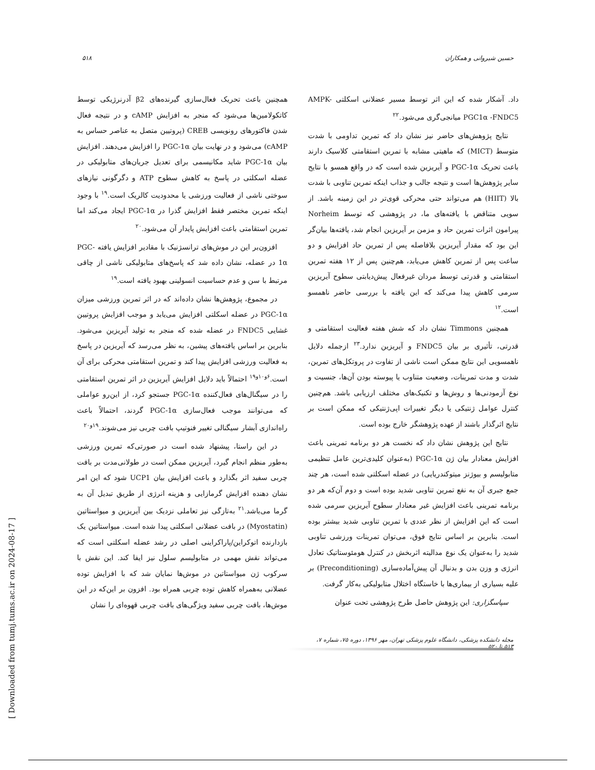۵۱۸ حسین شیروانی و همکاران
همچنین باعث تحریک فعال‌سازی گیرنده‌های β2 آدرنرژیکی توسط کاتکولامین‌ها می‌شود که منجر به افزایش cAMP و در نتیجه فعال شدن فاکتورهای رونویسی CREB (پروتیین متصل به عناصر حساس به cAMP) می‌شود و در نهایت بیان PGC-1α را افزایش می‌دهند. افزایش بیان PGC-1α شاید مکانیسمی برای تعدیل جریان‌های متابولیکی در عضله اسکلتی در پاسخ به کاهش سطوح ATP و دگرگونی نیازهای سوختی ناشی از فعالیت ورزشی یا محدودیت کالریک است.<sup>۱۹</sup> با وجود اینکه تمرین مختصر فقط افزایش گذرا در PGC-1α ایجاد می‌کند اما تمرین استقامتی باعث افزایش پایدار آن می‌شود.<sup>۲۰</sup>
افزون‌بر این در موش‌های ترانسژنیک با مقادیر افزایش یافته PGC-1α در عضله، نشان داده شد که پاسخ‌های متابولیکی ناشی از چاقی مرتبط با سن و عدم حساسیت انسولینی بهبود یافته است.<sup>۱۹</sup>
در مجموع، پژوهش‌ها نشان داده‌اند که در اثر تمرین ورزشی میزان PGC-1α در عضله اسکلتی افزایش می‌یابد و موجب افزایش پروتیین غشایی FNDC5 در عضله شده که منجر به تولید آیریزین می‌شود. بنابرین بر اساس یافته‌های پیشین، به نظر می‌رسد که آیریزین در پاسخ به فعالیت ورزشی افزایش پیدا کند و تمرین استقامتی محرکی برای آن است.<sup>۶و۱۰و۱۹</sup> احتمالاً باید دلایل افزایش آیریزین در اثر تمرین استقامتی را در سیگنال‌های فعال‌کننده PGC-1α جستجو کرد، از این‌رو عواملی که می‌توانند موجب فعال‌سازی PGC-1α گردند، احتمالاً باعث راه‌اندازی آبشار سیگنالی تغییر فنوتیپ بافت چربی نیز می‌شوند.<sup>۱۹و۲۰</sup>
در این راستا، پیشنهاد شده است در صورتی‌که تمرین ورزشی به‌طور منظم انجام گیرد، آیریزین ممکن است در طولانی‌مدت بر بافت چربی سفید اثر بگذارد و باعث افزایش بیان UCP1 شود که این امر نشان دهنده افزایش گرمازایی و هزینه انرژی از طریق تبدیل آن به گرما می‌باشد.<sup>۲۱</sup> به‌تازگی نیز تعاملی نزدیک بین آیریزین و میواستاتین (Myostatin) در بافت عضلانی اسکلتی پیدا شده است. میواستاتین یک بازدارنده اتوکراین/پاراکراینی اصلی در رشد عضله اسکلتی است که می‌تواند نقش مهمی در متابولیسم سلول نیز ایفا کند. این نقش با سرکوب ژن میواستاتین در موش‌ها نمایان شد که با افزایش توده عضلانی به‌همراه کاهش توده چربی همراه بود. افزون بر این‌که در این موش‌ها، بافت چربی سفید ویژگی‌های بافت چربی قهوه‌ای را نشان
داد. آشکار شده که این اثر توسط مسیر عضلانی اسکلتی AMPK- PGC1α -FNDC5 میانجی‌گری می‌شود.<sup>۲۲</sup>
نتایج پژوهش‌های حاضر نیز نشان داد که تمرین تداومی با شدت متوسط (MICT) که ماهیتی مشابه با تمرین استقامتی کلاسیک دارند باعث تحریک PGC-1α و آیریزین شده است که در واقع همسو با نتایج سایر پژوهش‌ها است و نتیجه جالب و جذاب اینکه تمرین تناوبی با شدت بالا (HIIT) هم می‌تواند حتی محرکی قوی‌تر در این زمینه باشد. از سویی متناقض با یافته‌های ما، در پژوهشی که توسط Norheim پیرامون اثرات تمرین حاد و مزمن بر آیریزین انجام شد، یافته‌ها بیان‌گر این بود که مقدار آیریزین بلافاصله پس از تمرین حاد افزایش و دو ساعت پس از تمرین کاهش می‌یابد، هم‌چنین پس از ۱۲ هفته تمرین استقامتی و قدرتی توسط مردان غیرفعال پیش‌دیابتی سطوح آیریزین سرمی کاهش پیدا می‌کند که این یافته با بررسی حاضر ناهمسو است.<sup>۱۲</sup>
همچنین Timmons نشان داد که شش هفته فعالیت استقامتی و قدرتی، تأثیری بر بیان FNDC5 و آیریزین ندارد.<sup>۲۳</sup> ازجمله دلایل ناهمسویی این نتایج ممکن است ناشی از تفاوت در پروتکل‌های تمرین، شدت و مدت تمرینات، وضعیت متناوب یا پیوسته بودن آن‌ها، جنسیت و نوع آزمودنی‌ها و روش‌ها و تکنیک‌های مختلف ارزیابی باشد. هم‌چنین کنترل عوامل ژنتیکی یا دیگر تغییرات اپی‌ژنتیکی که ممکن است بر نتایج اثرگذار باشند از عهده پژوهشگر خارج بوده است.
نتایج این پژوهش نشان داد که نخست هر دو برنامه تمرینی باعث افزایش معنادار بیان ژن PGC-1α (به‌عنوان کلیدی‌ترین عامل تنظیمی متابولیسم و بیوژنز میتوکندریایی) در عضله اسکلتی شده است، هر چند جمع جبری آن به نفع تمرین تناوبی شدید بوده است و دوم آن‌که هر دو برنامه تمرینی باعث افزایش غیر معنادار سطوح آیریزین سرمی شده است که این افزایش از نظر عددی با تمرین تناوبی شدید بیشتر بوده است. بنابرین بر اساس نتایج فوق، می‌توان تمرینات ورزشی تناوبی شدید را به‌عنوان یک نوع مدالیته اثربخش در کنترل هومئوستاتیک تعادل انرژی و وزن بدن و بدنبال آن پیش‌آماده‌سازی (Preconditioning) بر علیه بسیاری از بیماری‌ها با خاستگاه اختلال متابولیکی به‌کار گرفت.
سپاسگزاری: این پژوهش حاصل طرح پژوهشی تحت عنوان
مجله دانشکده پزشکی، دانشگاه علوم پزشکی تهران، مهر ۱۳۹۶، دوره ۷۵، شماره ۷، ۵۱۳ تا ۵۲۰
[ Downloaded from tumj.tums.ac.ir on 2024-08-17 ]